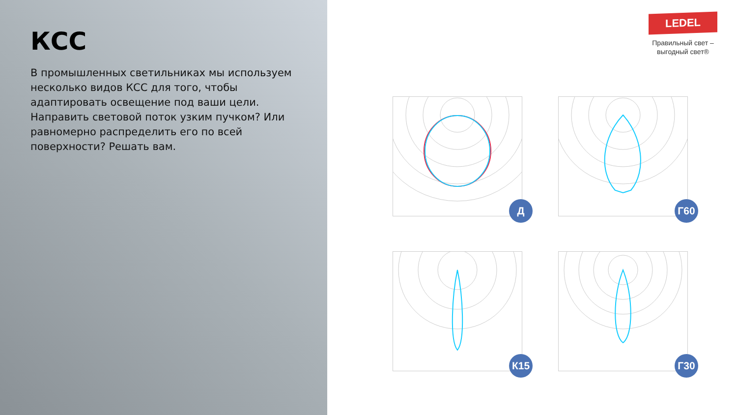КСС
В промышленных светильниках мы используем несколько видов КСС для того, чтобы адаптировать освещение под ваши цели. Направить световой поток узким пучком? Или равномерно распределить его по всей поверхности? Решать вам.
LEDEL
Правильный свет –
выгодный свет®
Д
Г60
К15
Г30